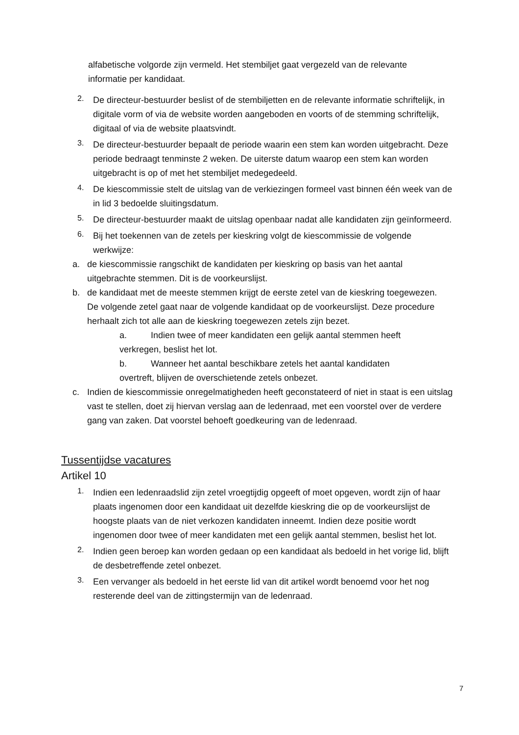alfabetische volgorde zijn vermeld. Het stembiljet gaat vergezeld van de relevante informatie per kandidaat.
2.
De directeur-bestuurder beslist of de stembiljetten en de relevante informatie schriftelijk, in digitale vorm of via de website worden aangeboden en voorts of de stemming schriftelijk, digitaal of via de website plaatsvindt.
3.
De directeur-bestuurder bepaalt de periode waarin een stem kan worden uitgebracht. Deze periode bedraagt tenminste 2 weken. De uiterste datum waarop een stem kan worden uitgebracht is op of met het stembiljet medegedeeld.
4.
De kiescommissie stelt de uitslag van de verkiezingen formeel vast binnen één week van de in lid 3 bedoelde sluitingsdatum.
5.
De directeur-bestuurder maakt de uitslag openbaar nadat alle kandidaten zijn geïnformeerd.
6.
Bij het toekennen van de zetels per kieskring volgt de kiescommissie de volgende werkwijze:
a.
de kiescommissie rangschikt de kandidaten per kieskring op basis van het aantal uitgebrachte stemmen. Dit is de voorkeurslijst.
b.
de kandidaat met de meeste stemmen krijgt de eerste zetel van de kieskring toegewezen. De volgende zetel gaat naar de volgende kandidaat op de voorkeurslijst. Deze procedure herhaalt zich tot alle aan de kieskring toegewezen zetels zijn bezet.
a. Indien twee of meer kandidaten een gelijk aantal stemmen heeft verkregen, beslist het lot.
b. Wanneer het aantal beschikbare zetels het aantal kandidaten overtreft, blijven de overschietende zetels onbezet.
c.
Indien de kiescommissie onregelmatigheden heeft geconstateerd of niet in staat is een uitslag vast te stellen, doet zij hiervan verslag aan de ledenraad, met een voorstel over de verdere gang van zaken. Dat voorstel behoeft goedkeuring van de ledenraad.
Tussentijdse vacatures
Artikel 10
1.
Indien een ledenraadslid zijn zetel vroegtijdig opgeeft of moet opgeven, wordt zijn of haar plaats ingenomen door een kandidaat uit dezelfde kieskring die op de voorkeurslijst de hoogste plaats van de niet verkozen kandidaten inneemt. Indien deze positie wordt ingenomen door twee of meer kandidaten met een gelijk aantal stemmen, beslist het lot.
2.
Indien geen beroep kan worden gedaan op een kandidaat als bedoeld in het vorige lid, blijft de desbetreffende zetel onbezet.
3.
Een vervanger als bedoeld in het eerste lid van dit artikel wordt benoemd voor het nog resterende deel van de zittingstermijn van de ledenraad.
7